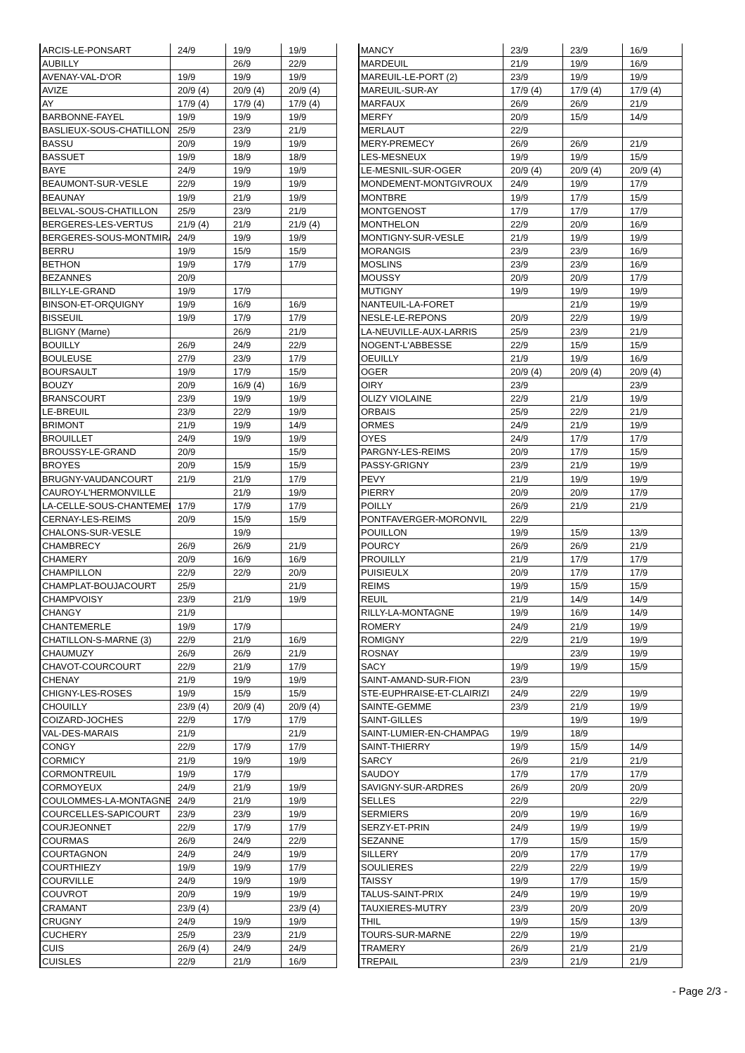| ARCIS-LE-PONSART | 24/9 | 19/9 | 19/9 |
| AUBILLY | | 26/9 | 22/9 |
| AVENAY-VAL-D'OR | 19/9 | 19/9 | 19/9 |
| AVIZE | 20/9 (4) | 20/9 (4) | 20/9 (4) |
| AY | 17/9 (4) | 17/9 (4) | 17/9 (4) |
| BARBONNE-FAYEL | 19/9 | 19/9 | 19/9 |
| BASLIEUX-SOUS-CHATILLON | 25/9 | 23/9 | 21/9 |
| BASSU | 20/9 | 19/9 | 19/9 |
| BASSUET | 19/9 | 18/9 | 18/9 |
| BAYE | 24/9 | 19/9 | 19/9 |
| BEAUMONT-SUR-VESLE | 22/9 | 19/9 | 19/9 |
| BEAUNAY | 19/9 | 21/9 | 19/9 |
| BELVAL-SOUS-CHATILLON | 25/9 | 23/9 | 21/9 |
| BERGERES-LES-VERTUS | 21/9 (4) | 21/9 | 21/9 (4) |
| BERGERES-SOUS-MONTMIRA | 24/9 | 19/9 | 19/9 |
| BERRU | 19/9 | 15/9 | 15/9 |
| BETHON | 19/9 | 17/9 | 17/9 |
| BEZANNES | 20/9 | | |
| BILLY-LE-GRAND | 19/9 | 17/9 | |
| BINSON-ET-ORQUIGNY | 19/9 | 16/9 | 16/9 |
| BISSEUIL | 19/9 | 17/9 | 17/9 |
| BLIGNY (Marne) | | 26/9 | 21/9 |
| BOUILLY | 26/9 | 24/9 | 22/9 |
| BOULEUSE | 27/9 | 23/9 | 17/9 |
| BOURSAULT | 19/9 | 17/9 | 15/9 |
| BOUZY | 20/9 | 16/9 (4) | 16/9 |
| BRANSCOURT | 23/9 | 19/9 | 19/9 |
| LE-BREUIL | 23/9 | 22/9 | 19/9 |
| BRIMONT | 21/9 | 19/9 | 14/9 |
| BROUILLET | 24/9 | 19/9 | 19/9 |
| BROUSSY-LE-GRAND | 20/9 | | 15/9 |
| BROYES | 20/9 | 15/9 | 15/9 |
| BRUGNY-VAUDANCOURT | 21/9 | 21/9 | 17/9 |
| CAUROY-L'HERMONVILLE | | 21/9 | 19/9 |
| LA-CELLE-SOUS-CHANTEMEI | 17/9 | 17/9 | 17/9 |
| CERNAY-LES-REIMS | 20/9 | 15/9 | 15/9 |
| CHALONS-SUR-VESLE | | 19/9 | |
| CHAMBRECY | 26/9 | 26/9 | 21/9 |
| CHAMERY | 20/9 | 16/9 | 16/9 |
| CHAMPILLON | 22/9 | 22/9 | 20/9 |
| CHAMPLAT-BOUJACOURT | 25/9 | | 21/9 |
| CHAMPVOISY | 23/9 | 21/9 | 19/9 |
| CHANGY | 21/9 | | |
| CHANTEMERLE | 19/9 | 17/9 | |
| CHATILLON-S-MARNE (3) | 22/9 | 21/9 | 16/9 |
| CHAUMUZY | 26/9 | 26/9 | 21/9 |
| CHAVOT-COURCOURT | 22/9 | 21/9 | 17/9 |
| CHENAY | 21/9 | 19/9 | 19/9 |
| CHIGNY-LES-ROSES | 19/9 | 15/9 | 15/9 |
| CHOUILLY | 23/9 (4) | 20/9 (4) | 20/9 (4) |
| COIZARD-JOCHES | 22/9 | 17/9 | 17/9 |
| VAL-DES-MARAIS | 21/9 | | 21/9 |
| CONGY | 22/9 | 17/9 | 17/9 |
| CORMICY | 21/9 | 19/9 | 19/9 |
| CORMONTREUIL | 19/9 | 17/9 | |
| CORMOYEUX | 24/9 | 21/9 | 19/9 |
| COULOMMES-LA-MONTAGNE | 24/9 | 21/9 | 19/9 |
| COURCELLES-SAPICOURT | 23/9 | 23/9 | 19/9 |
| COURJEONNET | 22/9 | 17/9 | 17/9 |
| COURMAS | 26/9 | 24/9 | 22/9 |
| COURTAGNON | 24/9 | 24/9 | 19/9 |
| COURTHIEZY | 19/9 | 19/9 | 17/9 |
| COURVILLE | 24/9 | 19/9 | 19/9 |
| COUVROT | 20/9 | 19/9 | 19/9 |
| CRAMANT | 23/9 (4) | | 23/9 (4) |
| CRUGNY | 24/9 | 19/9 | 19/9 |
| CUCHERY | 25/9 | 23/9 | 21/9 |
| CUIS | 26/9 (4) | 24/9 | 24/9 |
| CUISLES | 22/9 | 21/9 | 16/9 |
| MANCY | 23/9 | 23/9 | 16/9 |
| MARDEUIL | 21/9 | 19/9 | 16/9 |
| MAREUIL-LE-PORT (2) | 23/9 | 19/9 | 19/9 |
| MAREUIL-SUR-AY | 17/9 (4) | 17/9 (4) | 17/9 (4) |
| MARFAUX | 26/9 | 26/9 | 21/9 |
| MERFY | 20/9 | 15/9 | 14/9 |
| MERLAUT | 22/9 | | |
| MERY-PREMECY | 26/9 | 26/9 | 21/9 |
| LES-MESNEUX | 19/9 | 19/9 | 15/9 |
| LE-MESNIL-SUR-OGER | 20/9 (4) | 20/9 (4) | 20/9 (4) |
| MONDEMENT-MONTGIVROUX | 24/9 | 19/9 | 17/9 |
| MONTBRE | 19/9 | 17/9 | 15/9 |
| MONTGENOST | 17/9 | 17/9 | 17/9 |
| MONTHELON | 22/9 | 20/9 | 16/9 |
| MONTIGNY-SUR-VESLE | 21/9 | 19/9 | 19/9 |
| MORANGIS | 23/9 | 23/9 | 16/9 |
| MOSLINS | 23/9 | 23/9 | 16/9 |
| MOUSSY | 20/9 | 20/9 | 17/9 |
| MUTIGNY | 19/9 | 19/9 | 19/9 |
| NANTEUIL-LA-FORET | | 21/9 | 19/9 |
| NESLE-LE-REPONS | 20/9 | 22/9 | 19/9 |
| LA-NEUVILLE-AUX-LARRIS | 25/9 | 23/9 | 21/9 |
| NOGENT-L'ABBESSE | 22/9 | 15/9 | 15/9 |
| OEUILLY | 21/9 | 19/9 | 16/9 |
| OGER | 20/9 (4) | 20/9 (4) | 20/9 (4) |
| OIRY | 23/9 | | 23/9 |
| OLIZY VIOLAINE | 22/9 | 21/9 | 19/9 |
| ORBAIS | 25/9 | 22/9 | 21/9 |
| ORMES | 24/9 | 21/9 | 19/9 |
| OYES | 24/9 | 17/9 | 17/9 |
| PARGNY-LES-REIMS | 20/9 | 17/9 | 15/9 |
| PASSY-GRIGNY | 23/9 | 21/9 | 19/9 |
| PEVY | 21/9 | 19/9 | 19/9 |
| PIERRY | 20/9 | 20/9 | 17/9 |
| POILLY | 26/9 | 21/9 | 21/9 |
| PONTFAVERGER-MORONVIL | 22/9 | | |
| POUILLON | 19/9 | 15/9 | 13/9 |
| POURCY | 26/9 | 26/9 | 21/9 |
| PROUILLY | 21/9 | 17/9 | 17/9 |
| PUISIEULX | 20/9 | 17/9 | 17/9 |
| REIMS | 19/9 | 15/9 | 15/9 |
| REUIL | 21/9 | 14/9 | 14/9 |
| RILLY-LA-MONTAGNE | 19/9 | 16/9 | 14/9 |
| ROMERY | 24/9 | 21/9 | 19/9 |
| ROMIGNY | 22/9 | 21/9 | 19/9 |
| ROSNAY | | 23/9 | 19/9 |
| SACY | 19/9 | 19/9 | 15/9 |
| SAINT-AMAND-SUR-FION | 23/9 | | |
| STE-EUPHRAISE-ET-CLAIRIZI | 24/9 | 22/9 | 19/9 |
| SAINTE-GEMME | 23/9 | 21/9 | 19/9 |
| SAINT-GILLES | | 19/9 | 19/9 |
| SAINT-LUMIER-EN-CHAMPAG | 19/9 | 18/9 | |
| SAINT-THIERRY | 19/9 | 15/9 | 14/9 |
| SARCY | 26/9 | 21/9 | 21/9 |
| SAUDOY | 17/9 | 17/9 | 17/9 |
| SAVIGNY-SUR-ARDRES | 26/9 | 20/9 | 20/9 |
| SELLES | 22/9 | | 22/9 |
| SERMIERS | 20/9 | 19/9 | 16/9 |
| SERZY-ET-PRIN | 24/9 | 19/9 | 19/9 |
| SEZANNE | 17/9 | 15/9 | 15/9 |
| SILLERY | 20/9 | 17/9 | 17/9 |
| SOULIERES | 22/9 | 22/9 | 19/9 |
| TAISSY | 19/9 | 17/9 | 15/9 |
| TALUS-SAINT-PRIX | 24/9 | 19/9 | 19/9 |
| TAUXIERES-MUTRY | 23/9 | 20/9 | 20/9 |
| THIL | 19/9 | 15/9 | 13/9 |
| TOURS-SUR-MARNE | 22/9 | 19/9 | |
| TRAMERY | 26/9 | 21/9 | 21/9 |
| TREPAIL | 23/9 | 21/9 | 21/9 |
- Page 2/3 -